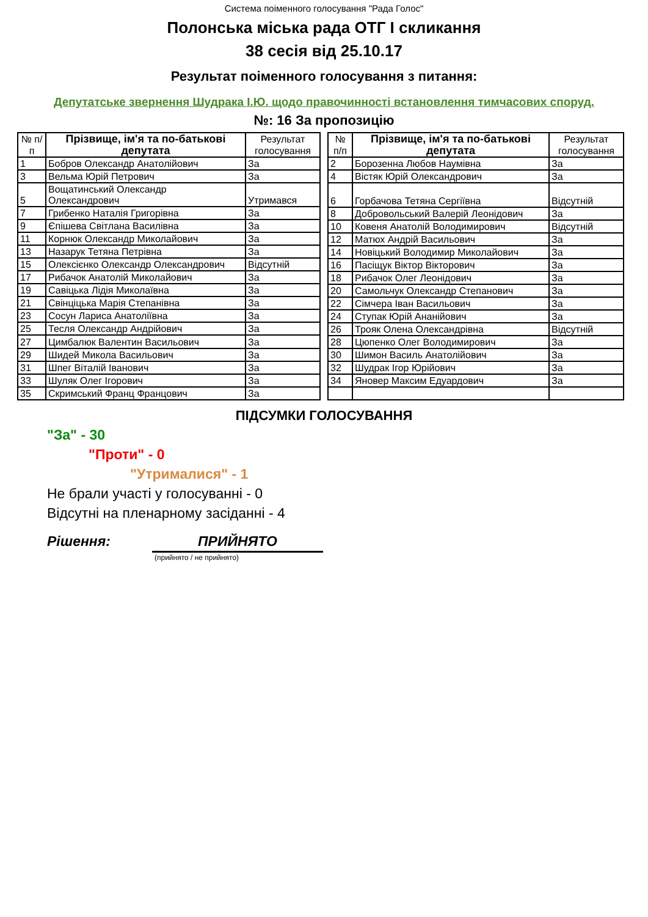Система поіменного голосування "Рада Голос"
Полонська міська рада ОТГ I скликання
38 сесія від 25.10.17
Результат поіменного голосування з питання:
Депутатське звернення Шудрака І.Ю. щодо правочинності встановлення тимчасових споруд.
№: 16 За пропозицію
| № п/п | Прізвище, ім'я та по-батькові депутата | Результат голосування |
| --- | --- | --- |
| 1 | Бобров Олександр Анатолійович | За |
| 3 | Вельма Юрій Петрович | За |
| 5 | Вощатинський Олександр Олександрович | Утримався |
| 7 | Грибенко Наталія Григорівна | За |
| 9 | Єпішева Світлана Василівна | За |
| 11 | Корнюк Олександр Миколайович | За |
| 13 | Назарук Тетяна Петрівна | За |
| 15 | Олексієнко Олександр Олександрович | Відсутній |
| 17 | Рибачок Анатолій Миколайович | За |
| 19 | Савіцька Лідія Миколаївна | За |
| 21 | Свінціцька Марія Степанівна | За |
| 23 | Сосун Лариса Анатоліївна | За |
| 25 | Тесля Олександр Андрійович | За |
| 27 | Цимбалюк Валентин Васильович | За |
| 29 | Шидей Микола Васильович | За |
| 31 | Шпег Віталій Іванович | За |
| 33 | Шуляк Олег Ігорович | За |
| 35 | Скримський Франц Францович | За |
| № п/п | Прізвище, ім'я та по-батькові депутата | Результат голосування |
| --- | --- | --- |
| 2 | Борозенна Любов Наумівна | За |
| 4 | Вістяк Юрій Олександрович | За |
| 6 | Горбачова Тетяна Сергіївна | Відсутній |
| 8 | Добровольський Валерій Леонідович | За |
| 10 | Ковеня Анатолій Володимирович | Відсутній |
| 12 | Матюх Андрій Васильович | За |
| 14 | Новіцький Володимир Миколайович | За |
| 16 | Пасіщук Віктор Вікторович | За |
| 18 | Рибачок Олег Леонідович | За |
| 20 | Самольчук Олександр Степанович | За |
| 22 | Сімчера Іван Васильович | За |
| 24 | Ступак Юрій Ананійович | За |
| 26 | Трояк Олена Олександрівна | Відсутній |
| 28 | Цюпенко Олег Володимирович | За |
| 30 | Шимон Василь Анатолійович | За |
| 32 | Шудрак Ігор Юрійович | За |
| 34 | Яновер Максим Едуардович | За |
ПІДСУМКИ ГОЛОСУВАННЯ
"За" - 30
"Проти" - 0
"Утрималися" - 1
Не брали участі у голосуванні - 0
Відсутні на пленарному засіданні - 4
Рішення: ПРИЙНЯТО
(прийнято / не прийнято)